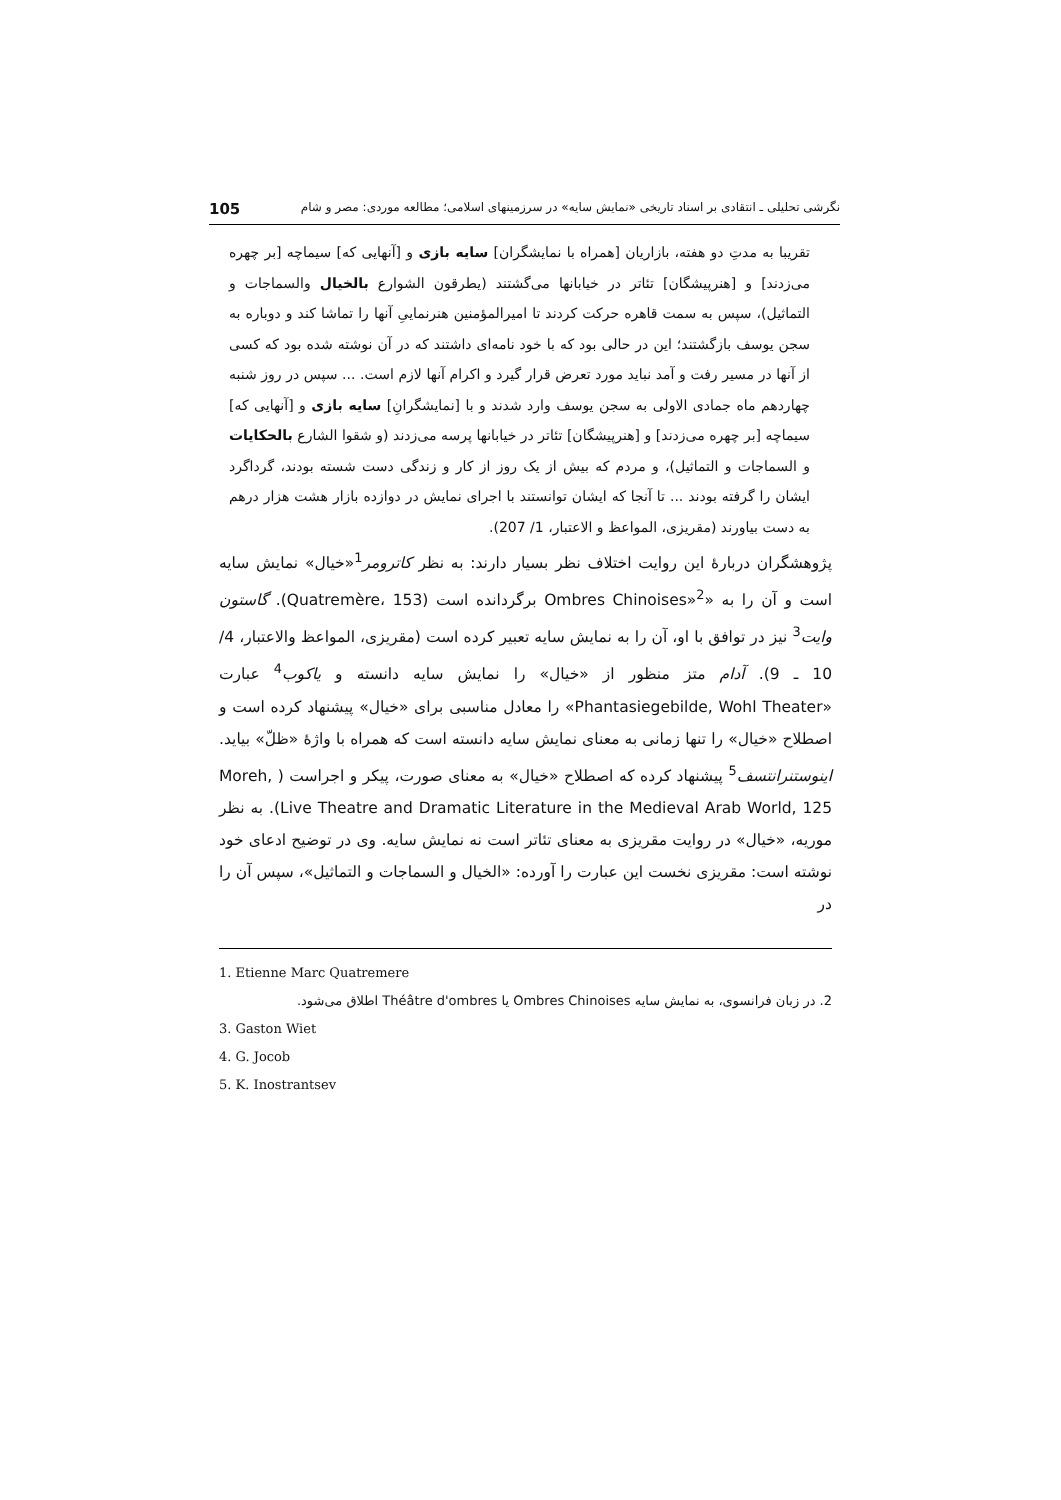نگرشی تحلیلی ـ انتقادی بر اسناد تاریخی «نمایش سایه» در سرزمینهای اسلامی؛ مطالعه موردی: مصر و شام 105
تقریبا به مدتِ دو هفته، بازاریان [همراه با نمایشگران] سایه بازی و [آنهایی که] سیماچه [بر چهره می‌زدند] و [هنرپیشگان] تئاتر در خیابانها می‌گشتند (یطرقون الشوارع بالخیال والسماجات و التماثیل)، سپس به سمت قاهره حرکت کردند تا امیرالمؤمنین هنرنماییِ آنها را تماشا کند و دوباره به سجن یوسف بازگشتند؛ این در حالی بود که با خود نامه‌ای داشتند که در آن نوشته شده بود که کسی از آنها در مسیر رفت و آمد نباید مورد تعرض قرار گیرد و اکرام آنها لازم است. ... سپس در روز شنبه چهاردهم ماه جمادی الاولی به سجن یوسف وارد شدند و با [نمایشگرانِ] سایه بازی و [آنهایی که] سیماچه [بر چهره می‌زدند] و [هنرپیشگان] تئاتر در خیابانها پرسه می‌زدند (و شقوا الشارع بالحکایات و السماجات و التماثیل)، و مردم که بیش از یک روز از کار و زندگی دست شسته بودند، گرداگرد ایشان را گرفته بودند ... تا آنجا که ایشان توانستند با اجرای نمایش در دوازده بازار هشت هزار درهم به دست بیاورند (مقریزی، المواعظ و الاعتبار، 1/ 207).
پژوهشگران دربارۀ این روایت اختلاف نظر بسیار دارند: به نظر کاترومر<sup>1</sup>«خیال» نمایش سایه است و آن را به «Ombres Chinoises»<sup>2</sup> برگردانده است (Quatremère، 153). گاستون وایت<sup>3</sup> نیز در توافق با او، آن را به نمایش سایه تعبیر کرده است (مقریزی، المواعظ والاعتبار، 4/ 10 ـ 9). آدام متز منظور از «خیال» را نمایش سایه دانسته و یاکوب<sup>4</sup> عبارت «Phantasiegebilde, Wohl Theater» را معادل مناسبی برای «خیال» پیشنهاد کرده است و اصطلاح «خیال» را تنها زمانی به معنای نمایش سایه دانسته است که همراه با واژۀ «ظلّ» بیاید. اینوستنرانتسف<sup>5</sup> پیشنهاد کرده که اصطلاح «خیال» به معنای صورت، پیکر و اجراست ( Moreh, Live Theatre and Dramatic Literature in the Medieval Arab World, 125). به نظر موریه، «خیال» در روایت مقریزی به معنای تئاتر است نه نمایش سایه. وی در توضیح ادعای خود نوشته است: مقریزی نخست این عبارت را آورده: «الخیال و السماجات و التماثیل»، سپس آن را در
1. Etienne Marc Quatremere
2. در زبان فرانسوی، به نمایش سایه Ombres Chinoises یا Théâtre d'ombres اطلاق می‌شود.
3. Gaston Wiet
4. G. Jocob
5. K. Inostrantsev